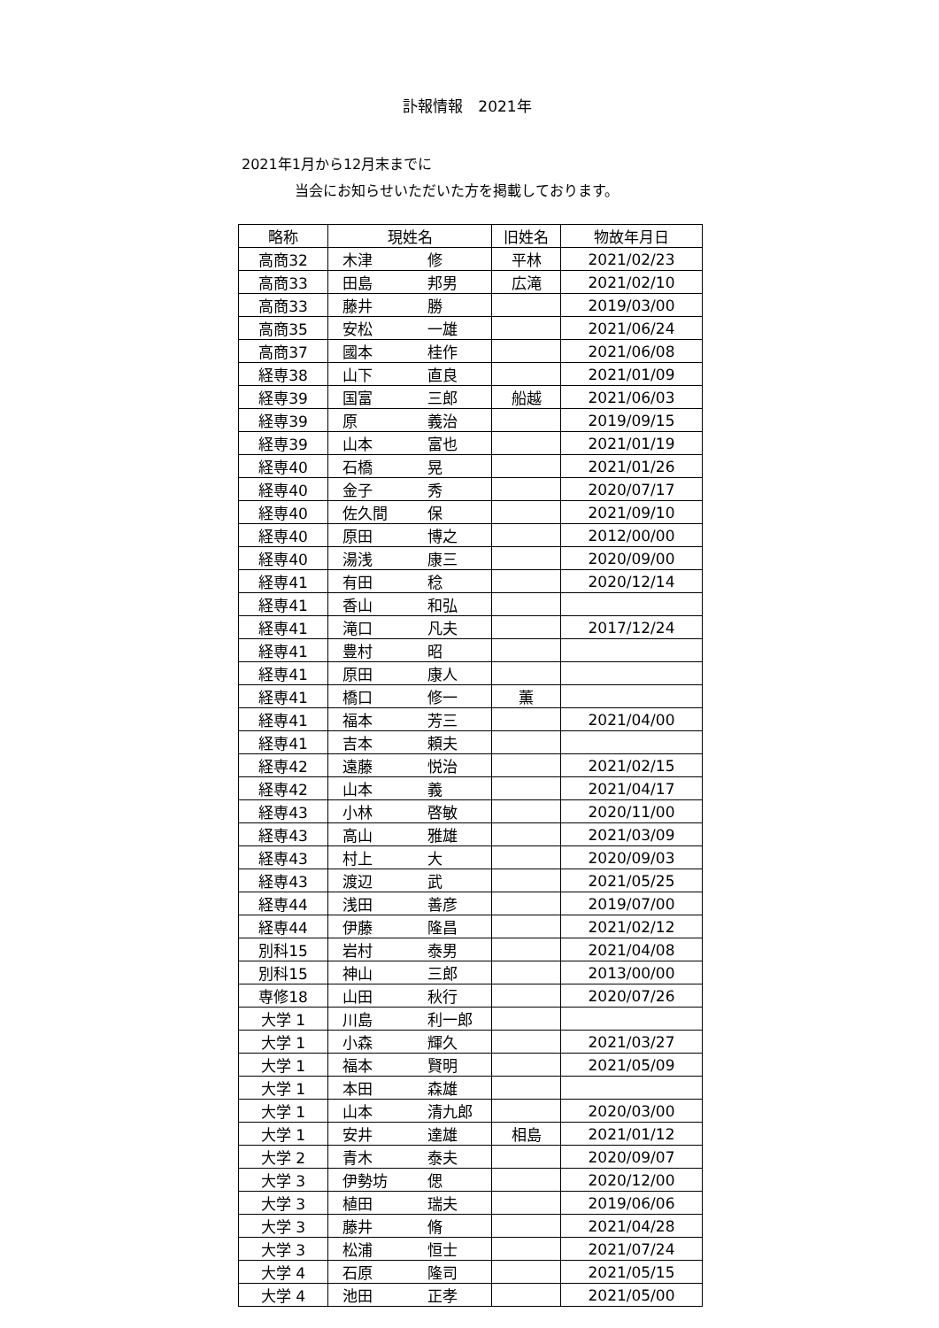訃報情報　2021年
2021年1月から12月末までに
当会にお知らせいただいた方を掲載しております。
| 略称 | 現姓名 | 旧姓名 | 物故年月日 |
| --- | --- | --- | --- |
| 高商32 | 木津 修 | 平林 | 2021/02/23 |
| 高商33 | 田島 邦男 | 広滝 | 2021/02/10 |
| 高商33 | 藤井 勝 | | 2019/03/00 |
| 高商35 | 安松 一雄 | | 2021/06/24 |
| 高商37 | 國本 桂作 | | 2021/06/08 |
| 経専38 | 山下 直良 | | 2021/01/09 |
| 経専39 | 国富 三郎 | 船越 | 2021/06/03 |
| 経専39 | 原 義治 | | 2019/09/15 |
| 経専39 | 山本 富也 | | 2021/01/19 |
| 経専40 | 石橋 晃 | | 2021/01/26 |
| 経専40 | 金子 秀 | | 2020/07/17 |
| 経専40 | 佐久間 保 | | 2021/09/10 |
| 経専40 | 原田 博之 | | 2012/00/00 |
| 経専40 | 湯浅 康三 | | 2020/09/00 |
| 経専41 | 有田 稔 | | 2020/12/14 |
| 経専41 | 香山 和弘 | | |
| 経専41 | 滝口 凡夫 | | 2017/12/24 |
| 経専41 | 豊村 昭 | | |
| 経専41 | 原田 康人 | | |
| 経専41 | 橋口 修一 | 薫 | |
| 経専41 | 福本 芳三 | | 2021/04/00 |
| 経専41 | 吉本 頼夫 | | |
| 経専42 | 遠藤 悦治 | | 2021/02/15 |
| 経専42 | 山本 義 | | 2021/04/17 |
| 経専43 | 小林 啓敏 | | 2020/11/00 |
| 経専43 | 高山 雅雄 | | 2021/03/09 |
| 経専43 | 村上 大 | | 2020/09/03 |
| 経専43 | 渡辺 武 | | 2021/05/25 |
| 経専44 | 浅田 善彦 | | 2019/07/00 |
| 経専44 | 伊藤 隆昌 | | 2021/02/12 |
| 別科15 | 岩村 泰男 | | 2021/04/08 |
| 別科15 | 神山 三郎 | | 2013/00/00 |
| 専修18 | 山田 秋行 | | 2020/07/26 |
| 大学 1 | 川島 利一郎 | | |
| 大学 1 | 小森 輝久 | | 2021/03/27 |
| 大学 1 | 福本 賢明 | | 2021/05/09 |
| 大学 1 | 本田 森雄 | | |
| 大学 1 | 山本 清九郎 | | 2020/03/00 |
| 大学 1 | 安井 達雄 | 相島 | 2021/01/12 |
| 大学 2 | 青木 泰夫 | | 2020/09/07 |
| 大学 3 | 伊勢坊 偲 | | 2020/12/00 |
| 大学 3 | 植田 瑞夫 | | 2019/06/06 |
| 大学 3 | 藤井 脩 | | 2021/04/28 |
| 大学 3 | 松浦 恒士 | | 2021/07/24 |
| 大学 4 | 石原 隆司 | | 2021/05/15 |
| 大学 4 | 池田 正孝 | | 2021/05/00 |